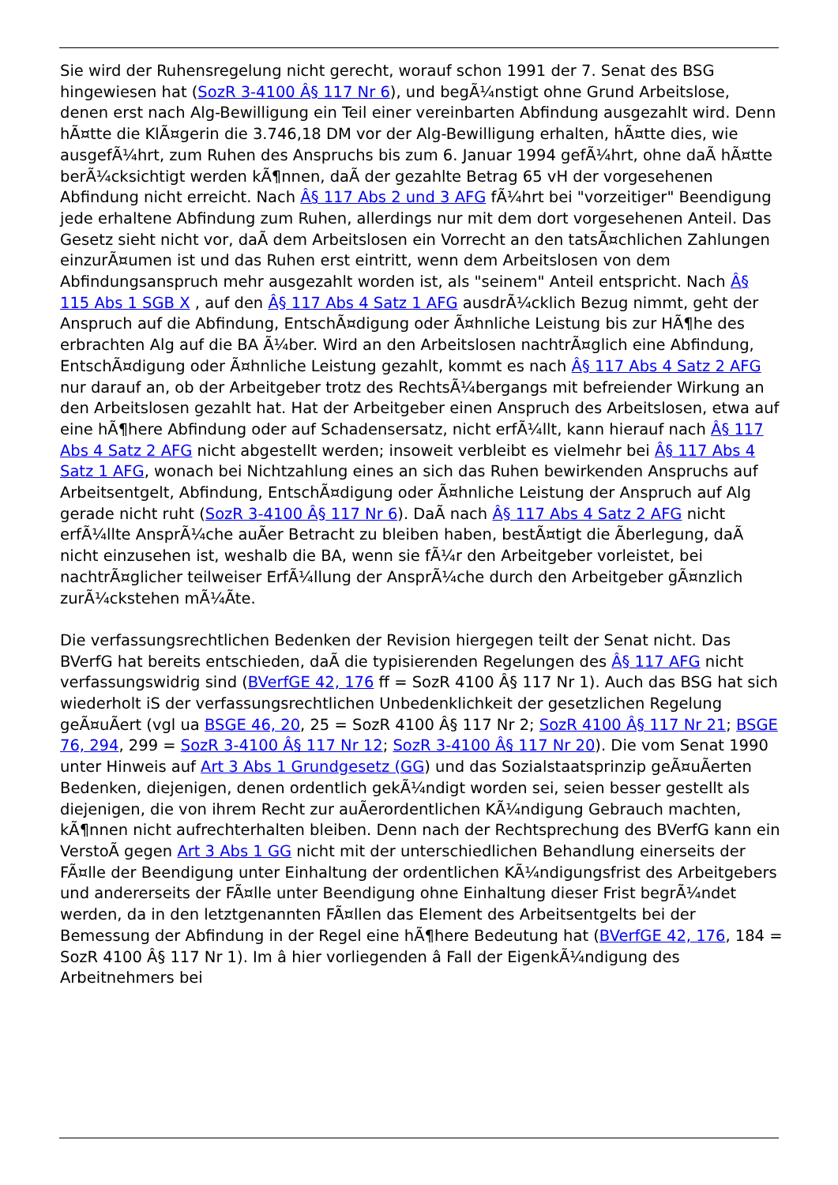Sie wird der Ruhensregelung nicht gerecht, worauf schon 1991 der 7. Senat des BSG hingewiesen hat (SozR 3-4100 Â§ 117 Nr 6), und begÃ¼nstigt ohne Grund Arbeitslose, denen erst nach Alg-Bewilligung ein Teil einer vereinbarten Abfindung ausgezahlt wird. Denn hÃ¤tte die KlÃ¤gerin die 3.746,18 DM vor der Alg-Bewilligung erhalten, hÃ¤tte dies, wie ausgefÃ¼hrt, zum Ruhen des Anspruchs bis zum 6. Januar 1994 gefÃ¼hrt, ohne daÃ hÃ¤tte berÃ¼cksichtigt werden kÃ¶nnen, daÃ der gezahlte Betrag 65 vH der vorgesehenen Abfindung nicht erreicht. Nach Â§ 117 Abs 2 und 3 AFG fÃ¼hrt bei "vorzeitiger" Beendigung jede erhaltene Abfindung zum Ruhen, allerdings nur mit dem dort vorgesehenen Anteil. Das Gesetz sieht nicht vor, daÃ dem Arbeitslosen ein Vorrecht an den tatsÃ¤chlichen Zahlungen einzurÃ¤umen ist und das Ruhen erst eintritt, wenn dem Arbeitslosen von dem Abfindungsanspruch mehr ausgezahlt worden ist, als "seinem" Anteil entspricht. Nach Â§ 115 Abs 1 SGB X , auf den Â§ 117 Abs 4 Satz 1 AFG ausdrÃ¼cklich Bezug nimmt, geht der Anspruch auf die Abfindung, EntschÃ¤digung oder Ã¤hnliche Leistung bis zur HÃ¶he des erbrachten Alg auf die BA Ã¼ber. Wird an den Arbeitslosen nachtrÃ¤glich eine Abfindung, EntschÃ¤digung oder Ã¤hnliche Leistung gezahlt, kommt es nach Â§ 117 Abs 4 Satz 2 AFG nur darauf an, ob der Arbeitgeber trotz des RechtsÃ¼bergangs mit befreiender Wirkung an den Arbeitslosen gezahlt hat. Hat der Arbeitgeber einen Anspruch des Arbeitslosen, etwa auf eine hÃ¶here Abfindung oder auf Schadensersatz, nicht erfÃ¼llt, kann hierauf nach Â§ 117 Abs 4 Satz 2 AFG nicht abgestellt werden; insoweit verbleibt es vielmehr bei Â§ 117 Abs 4 Satz 1 AFG, wonach bei Nichtzahlung eines an sich das Ruhen bewirkenden Anspruchs auf Arbeitsentgelt, Abfindung, EntschÃ¤digung oder Ã¤hnliche Leistung der Anspruch auf Alg gerade nicht ruht (SozR 3-4100 Â§ 117 Nr 6). DaÃ nach Â§ 117 Abs 4 Satz 2 AFG nicht erfÃ¼llte AnsprÃ¼che auÃer Betracht zu bleiben haben, bestÃ¤tigt die Ãberlegung, daÃ nicht einzusehen ist, weshalb die BA, wenn sie fÃ¼r den Arbeitgeber vorleistet, bei nachtrÃ¤glicher teilweiser ErfÃ¼llung der AnsprÃ¼che durch den Arbeitgeber gÃ¤nzlich zurÃ¼ckstehen mÃ¼Ãte.
Die verfassungsrechtlichen Bedenken der Revision hiergegen teilt der Senat nicht. Das BVerfG hat bereits entschieden, daÃ die typisierenden Regelungen des Â§ 117 AFG nicht verfassungswidrig sind (BVerfGE 42, 176 ff = SozR 4100 Â§ 117 Nr 1). Auch das BSG hat sich wiederholt iS der verfassungsrechtlichen Unbedenklichkeit der gesetzlichen Regelung geÃ¤uÃert (vgl ua BSGE 46, 20, 25 = SozR 4100 Â§ 117 Nr 2; SozR 4100 Â§ 117 Nr 21; BSGE 76, 294, 299 = SozR 3-4100 Â§ 117 Nr 12; SozR 3-4100 Â§ 117 Nr 20). Die vom Senat 1990 unter Hinweis auf Art 3 Abs 1 Grundgesetz (GG) und das Sozialstaatsprinzip geÃ¤uÃerten Bedenken, diejenigen, denen ordentlich gekÃ¼ndigt worden sei, seien besser gestellt als diejenigen, die von ihrem Recht zur auÃerordentlichen KÃ¼ndigung Gebrauch machten, kÃ¶nnen nicht aufrechterhalten bleiben. Denn nach der Rechtsprechung des BVerfG kann ein VerstoÃ gegen Art 3 Abs 1 GG nicht mit der unterschiedlichen Behandlung einerseits der FÃ¤lle der Beendigung unter Einhaltung der ordentlichen KÃ¼ndigungsfrist des Arbeitgebers und andererseits der FÃ¤lle unter Beendigung ohne Einhaltung dieser Frist begrÃ¼ndet werden, da in den letztgenannten FÃ¤llen das Element des Arbeitsentgelts bei der Bemessung der Abfindung in der Regel eine hÃ¶here Bedeutung hat (BVerfGE 42, 176, 184 = SozR 4100 Â§ 117 Nr 1). Im â hier vorliegenden â Fall der EigenkÃ¼ndigung des Arbeitnehmers bei